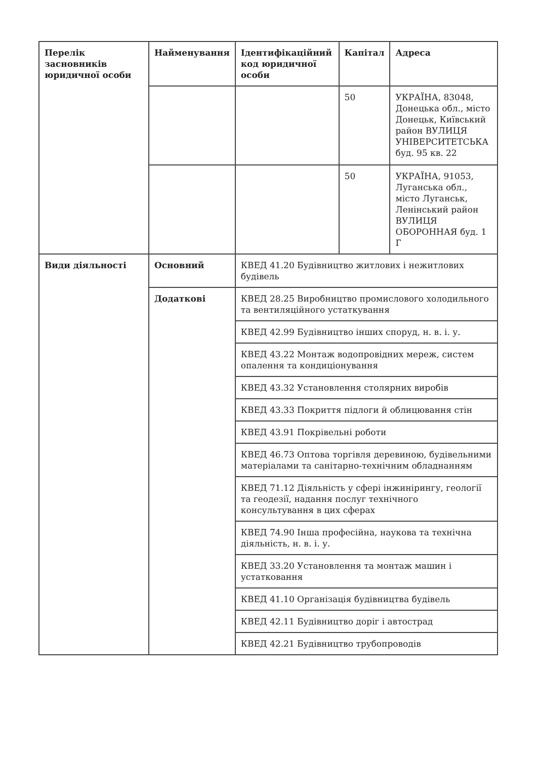| Перелік засновників юридичної особи | Найменування | Ідентифікаційний код юридичної особи | Капітал | Адреса |
| --- | --- | --- | --- | --- |
| | | | 50 | УКРАЇНА, 83048, Донецька обл., місто Донецьк, Київський район ВУЛИЦЯ УНІВЕРСИТЕТСЬКА буд. 95 кв. 22 |
| | | | 50 | УКРАЇНА, 91053, Луганська обл., місто Луганськ, Ленінський район ВУЛИЦЯ ОБОРОННАЯ буд. 1 Г |
| Види діяльності | Основний | КВЕД 41.20 Будівництво житлових і нежитлових будівель | | |
| | Додаткові | КВЕД 28.25 Виробництво промислового холодильного та вентиляційного устаткування | | |
| | | КВЕД 42.99 Будівництво інших споруд, н. в. і. у. | | |
| | | КВЕД 43.22 Монтаж водопровідних мереж, систем опалення та кондиціонування | | |
| | | КВЕД 43.32 Установлення столярних виробів | | |
| | | КВЕД 43.33 Покриття підлоги й облицювання стін | | |
| | | КВЕД 43.91 Покрівельні роботи | | |
| | | КВЕД 46.73 Оптова торгівля деревиною, будівельними матеріалами та санітарно-технічним обладнанням | | |
| | | КВЕД 71.12 Діяльність у сфері інжинірингу, геології та геодезії, надання послуг технічного консультування в цих сферах | | |
| | | КВЕД 74.90 Інша професійна, наукова та технічна діяльність, н. в. і. у. | | |
| | | КВЕД 33.20 Установлення та монтаж машин і устатковання | | |
| | | КВЕД 41.10 Організація будівництва будівель | | |
| | | КВЕД 42.11 Будівництво доріг і автострад | | |
| | | КВЕД 42.21 Будівництво трубопроводів | | |